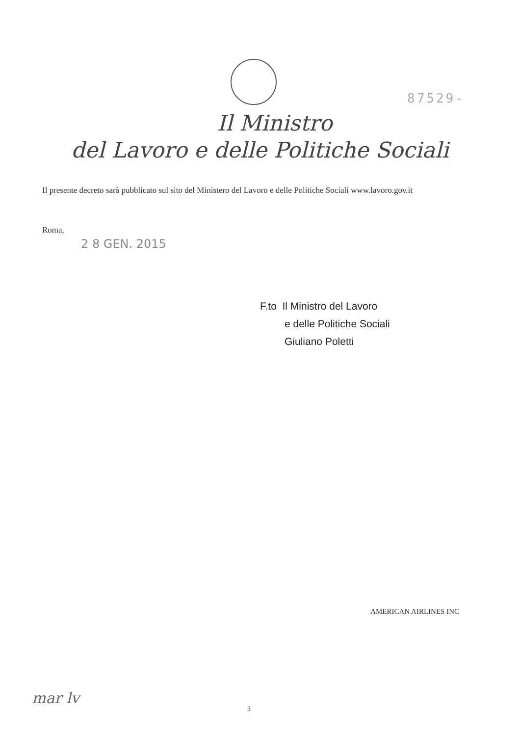87529-
Il Ministro
del Lavoro e delle Politiche Sociali
Il presente decreto sarà pubblicato sul sito del Ministero del Lavoro e delle Politiche Sociali www.lavoro.gov.it
Roma,
2 8 GEN. 2015
F.to Il Ministro del Lavoro
e delle Politiche Sociali
Giuliano Poletti
AMERICAN AIRLINES INC
mar lv
3